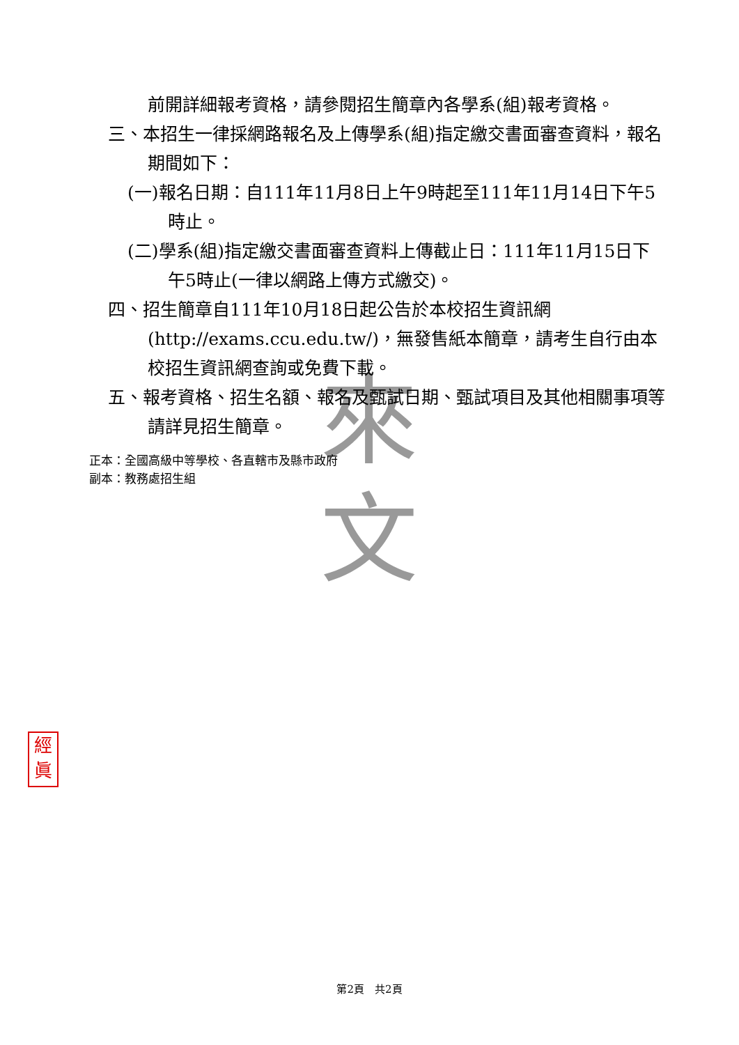來
文
前開詳細報考資格，請參閱招生簡章內各學系(組)報考資格。
三、本招生一律採網路報名及上傳學系(組)指定繳交書面審查資料，報名期間如下：
(一)報名日期：自111年11月8日上午9時起至111年11月14日下午5時止。
(二)學系(組)指定繳交書面審查資料上傳截止日：111年11月15日下午5時止(一律以網路上傳方式繳交)。
四、招生簡章自111年10月18日起公告於本校招生資訊網(http://exams.ccu.edu.tw/)，無發售紙本簡章，請考生自行由本校招生資訊網查詢或免費下載。
五、報考資格、招生名額、報名及甄試日期、甄試項目及其他相關事項等請詳見招生簡章。
正本：全國高級中等學校、各直轄市及縣市政府
副本：教務處招生組
經
眞
第2頁　共2頁